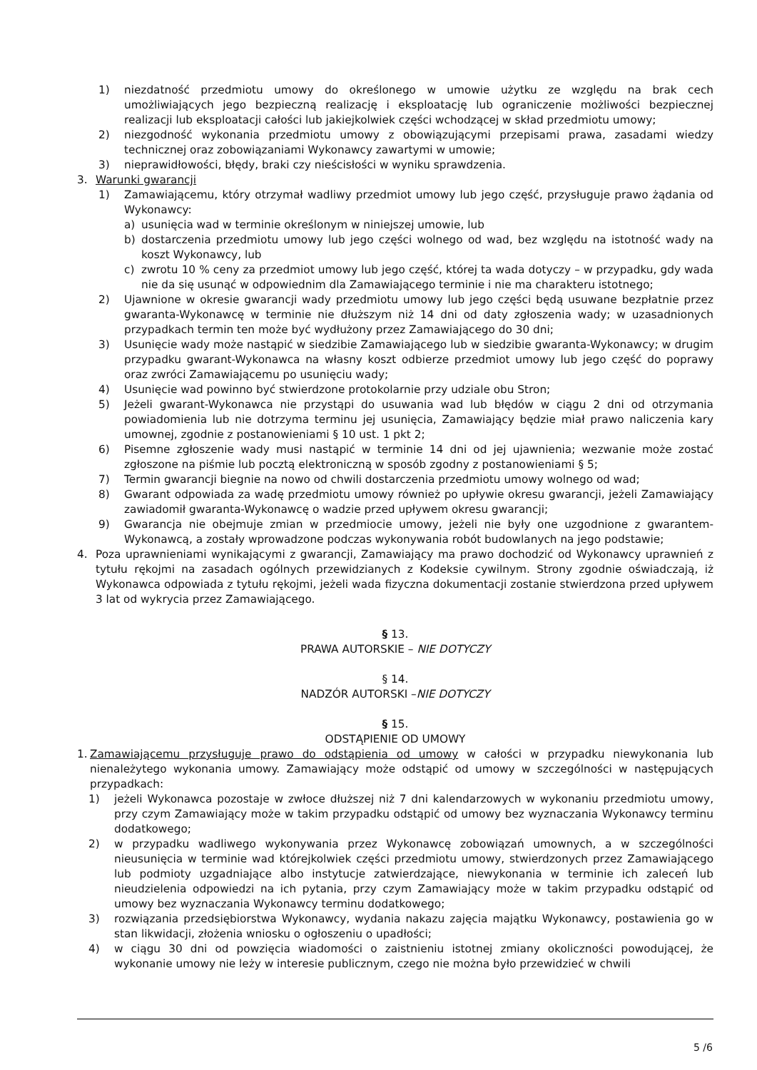1) niezdatność przedmiotu umowy do określonego w umowie użytku ze względu na brak cech umożliwiających jego bezpieczną realizację i eksploatację lub ograniczenie możliwości bezpiecznej realizacji lub eksploatacji całości lub jakiejkolwiek części wchodzącej w skład przedmiotu umowy;
2) niezgodność wykonania przedmiotu umowy z obowiązującymi przepisami prawa, zasadami wiedzy technicznej oraz zobowiązaniami Wykonawcy zawartymi w umowie;
3) nieprawidłowości, błędy, braki czy nieścisłości w wyniku sprawdzenia.
3. Warunki gwarancji
1) Zamawiającemu, który otrzymał wadliwy przedmiot umowy lub jego część, przysługuje prawo żądania od Wykonawcy:
a) usunięcia wad w terminie określonym w niniejszej umowie, lub
b) dostarczenia przedmiotu umowy lub jego części wolnego od wad, bez względu na istotność wady na koszt Wykonawcy, lub
c) zwrotu 10 % ceny za przedmiot umowy lub jego część, której ta wada dotyczy – w przypadku, gdy wada nie da się usunąć w odpowiednim dla Zamawiającego terminie i nie ma charakteru istotnego;
2) Ujawnione w okresie gwarancji wady przedmiotu umowy lub jego części będą usuwane bezpłatnie przez gwaranta-Wykonawcę w terminie nie dłuższym niż 14 dni od daty zgłoszenia wady; w uzasadnionych przypadkach termin ten może być wydłużony przez Zamawiającego do 30 dni;
3) Usunięcie wady może nastąpić w siedzibie Zamawiającego lub w siedzibie gwaranta-Wykonawcy; w drugim przypadku gwarant-Wykonawca na własny koszt odbierze przedmiot umowy lub jego część do poprawy oraz zwróci Zamawiającemu po usunięciu wady;
4) Usunięcie wad powinno być stwierdzone protokolarnie przy udziale obu Stron;
5) Jeżeli gwarant-Wykonawca nie przystąpi do usuwania wad lub błędów w ciągu 2 dni od otrzymania powiadomienia lub nie dotrzyma terminu jej usunięcia, Zamawiający będzie miał prawo naliczenia kary umownej, zgodnie z postanowieniami § 10 ust. 1 pkt 2;
6) Pisemne zgłoszenie wady musi nastąpić w terminie 14 dni od jej ujawnienia; wezwanie może zostać zgłoszone na piśmie lub pocztą elektroniczną w sposób zgodny z postanowieniami § 5;
7) Termin gwarancji biegnie na nowo od chwili dostarczenia przedmiotu umowy wolnego od wad;
8) Gwarant odpowiada za wadę przedmiotu umowy również po upływie okresu gwarancji, jeżeli Zamawiający zawiadomił gwaranta-Wykonawcę o wadzie przed upływem okresu gwarancji;
9) Gwarancja nie obejmuje zmian w przedmiocie umowy, jeżeli nie były one uzgodnione z gwarantem-Wykonawcą, a zostały wprowadzone podczas wykonywania robót budowlanych na jego podstawie;
4. Poza uprawnieniami wynikającymi z gwarancji, Zamawiający ma prawo dochodzić od Wykonawcy uprawnień z tytułu rękojmi na zasadach ogólnych przewidzianych z Kodeksie cywilnym. Strony zgodnie oświadczają, iż Wykonawca odpowiada z tytułu rękojmi, jeżeli wada fizyczna dokumentacji zostanie stwierdzona przed upływem 3 lat od wykrycia przez Zamawiającego.
§ 13.
PRAWA AUTORSKIE – NIE DOTYCZY
§ 14.
NADZÓR AUTORSKI –NIE DOTYCZY
§ 15.
ODSTĄPIENIE OD UMOWY
1. Zamawiającemu przysługuje prawo do odstąpienia od umowy w całości w przypadku niewykonania lub nienależytego wykonania umowy. Zamawiający może odstąpić od umowy w szczególności w następujących przypadkach:
1) jeżeli Wykonawca pozostaje w zwłoce dłuższej niż 7 dni kalendarzowych w wykonaniu przedmiotu umowy, przy czym Zamawiający może w takim przypadku odstąpić od umowy bez wyznaczania Wykonawcy terminu dodatkowego;
2) w przypadku wadliwego wykonywania przez Wykonawcę zobowiązań umownych, a w szczególności nieusunięcia w terminie wad którejkolwiek części przedmiotu umowy, stwierdzonych przez Zamawiającego lub podmioty uzgadniające albo instytucje zatwierdzające, niewykonania w terminie ich zaleceń lub nieudzielenia odpowiedzi na ich pytania, przy czym Zamawiający może w takim przypadku odstąpić od umowy bez wyznaczania Wykonawcy terminu dodatkowego;
3) rozwiązania przedsiębiorstwa Wykonawcy, wydania nakazu zajęcia majątku Wykonawcy, postawienia go w stan likwidacji, złożenia wniosku o ogłoszeniu o upadłości;
4) w ciągu 30 dni od powzięcia wiadomości o zaistnieniu istotnej zmiany okoliczności powodującej, że wykonanie umowy nie leży w interesie publicznym, czego nie można było przewidzieć w chwili
5 /6